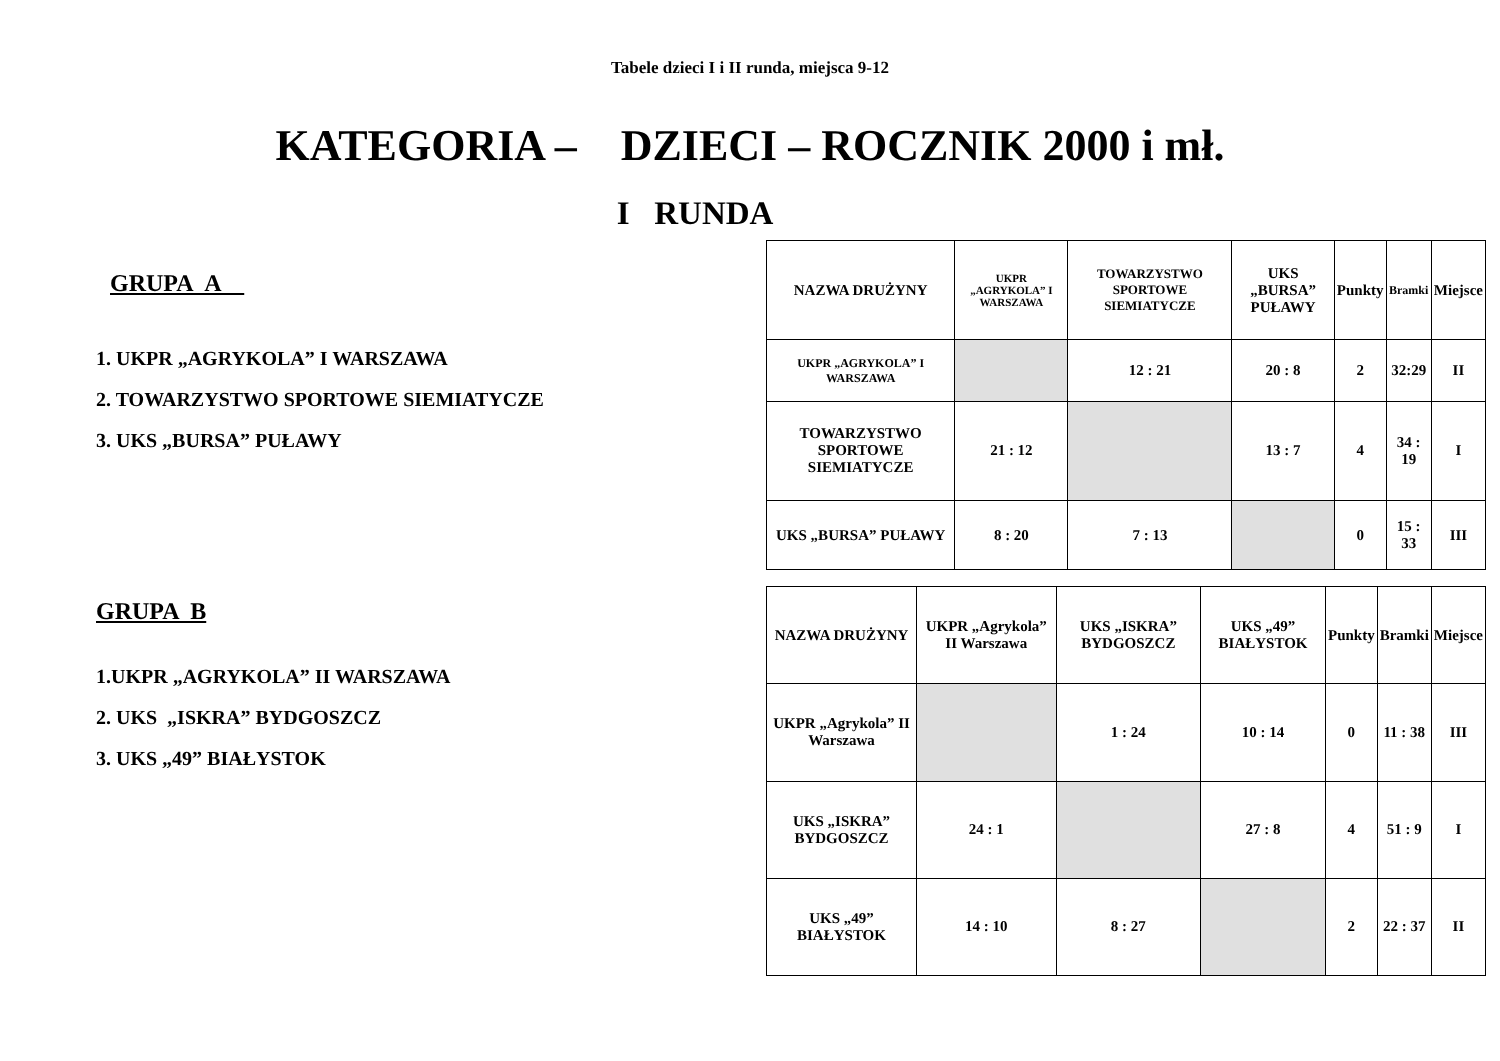Tabele dzieci I i II runda, miejsca 9-12
KATEGORIA – DZIECI – ROCZNIK 2000 i mł.
I RUNDA
GRUPA A
1. UKPR „AGRYKOLA” I WARSZAWA
2. TOWARZYSTWO SPORTOWE SIEMIATYCZE
3. UKS „BURSA” PUŁAWY
| NAZWA DRUŻYNY | UKPR „AGRYKOLA” I WARSZAWA | TOWARZYSTWO SPORTOWE SIEMIATYCZE | UKS „BURSA” PUŁAWY | Punkty | Bramki | Miejsce |
| --- | --- | --- | --- | --- | --- | --- |
| UKPR „AGRYKOLA” I WARSZAWA | | 12 : 21 | 20 : 8 | 2 | 32:29 | II |
| TOWARZYSTWO SPORTOWE SIEMIATYCZE | 21 : 12 | | 13 : 7 | 4 | 34 : 19 | I |
| UKS „BURSA” PUŁAWY | 8 : 20 | 7 : 13 | | 0 | 15 : 33 | III |
GRUPA B
1.UKPR „AGRYKOLA” II WARSZAWA
2. UKS „ISKRA” BYDGOSZCZ
3. UKS „49” BIAŁYSTOK
| NAZWA DRUŻYNY | UKPR „Agrykola” II Warszawa | UKS „ISKRA” BYDGOSZCZ | UKS „49” BIAŁYSTOK | Punkty | Bramki | Miejsce |
| --- | --- | --- | --- | --- | --- | --- |
| UKPR „Agrykola” II Warszawa | | 1 : 24 | 10 : 14 | 0 | 11 : 38 | III |
| UKS „ISKRA” BYDGOSZCZ | 24 : 1 | | 27 : 8 | 4 | 51 : 9 | I |
| UKS „49” BIAŁYSTOK | 14 : 10 | 8 : 27 | | 2 | 22 : 37 | II |